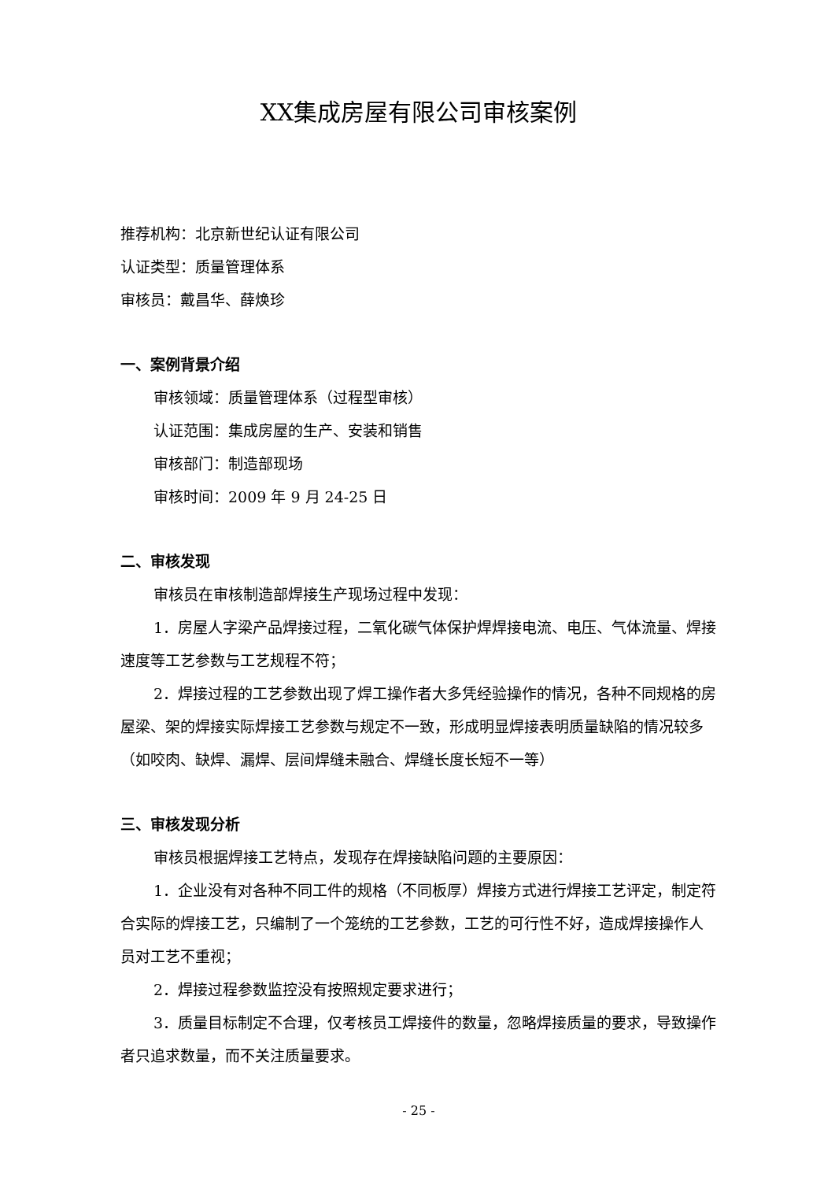XX集成房屋有限公司审核案例
推荐机构：北京新世纪认证有限公司
认证类型：质量管理体系
审核员：戴昌华、薛焕珍
一、案例背景介绍
审核领域：质量管理体系（过程型审核）
认证范围：集成房屋的生产、安装和销售
审核部门：制造部现场
审核时间：2009 年 9 月 24-25 日
二、审核发现
审核员在审核制造部焊接生产现场过程中发现：
1．房屋人字梁产品焊接过程，二氧化碳气体保护焊焊接电流、电压、气体流量、焊接速度等工艺参数与工艺规程不符；
2．焊接过程的工艺参数出现了焊工操作者大多凭经验操作的情况，各种不同规格的房屋梁、架的焊接实际焊接工艺参数与规定不一致，形成明显焊接表明质量缺陷的情况较多（如咬肉、缺焊、漏焊、层间焊缝未融合、焊缝长度长短不一等）
三、审核发现分析
审核员根据焊接工艺特点，发现存在焊接缺陷问题的主要原因：
1．企业没有对各种不同工件的规格（不同板厚）焊接方式进行焊接工艺评定，制定符合实际的焊接工艺，只编制了一个笼统的工艺参数，工艺的可行性不好，造成焊接操作人员对工艺不重视；
2．焊接过程参数监控没有按照规定要求进行；
3．质量目标制定不合理，仅考核员工焊接件的数量，忽略焊接质量的要求，导致操作者只追求数量，而不关注质量要求。
- 25 -